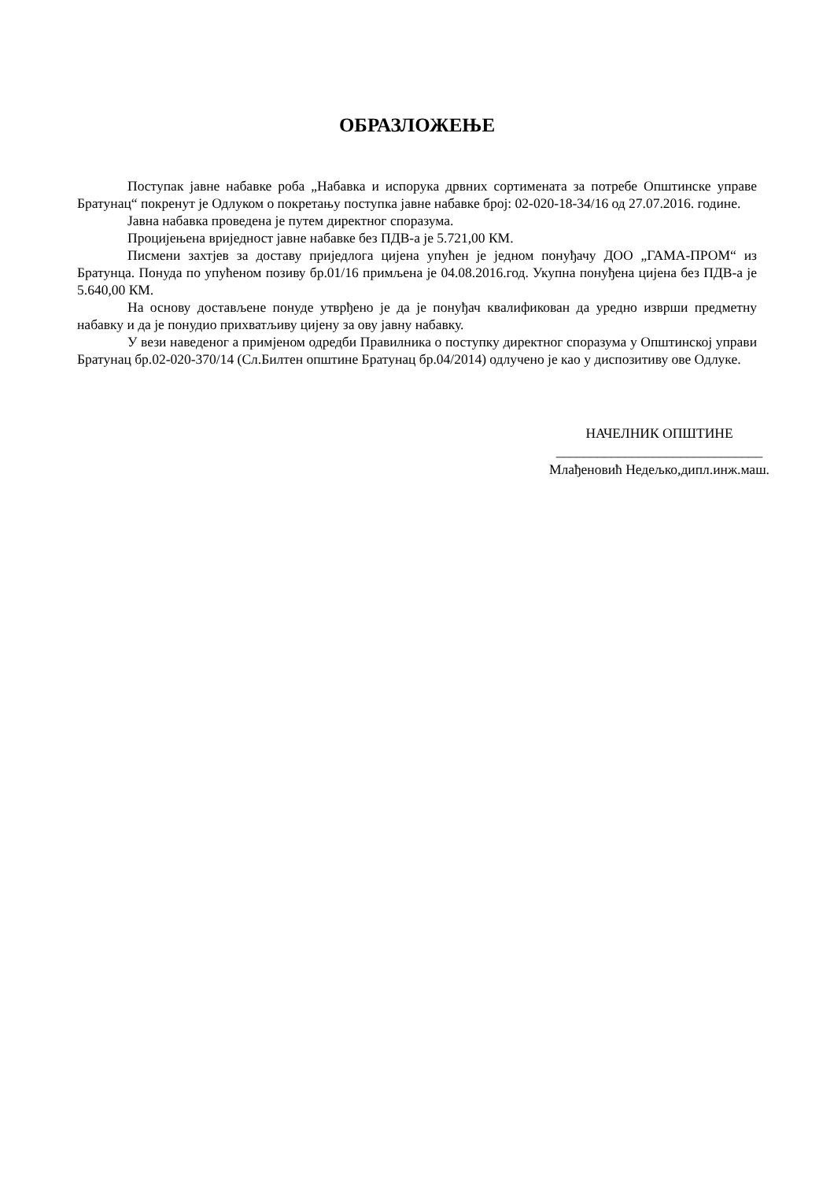ОБРАЗЛОЖЕЊЕ
Поступак јавне набавке роба „Набавка и испорука дрвних сортимената за потребе Општинске управе Братунац“ покренут је Одлуком о покретању поступка јавне набавке број: 02-020-18-34/16 од 27.07.2016. године.
Јавна набавка проведена је путем директног споразума.
Процијењена вриједност јавне набавке без ПДВ-а је 5.721,00 КМ.
Писмени захтјев за доставу приједлога цијена упућен је једном понуђачу ДОО „ГАМА-ПРОМ“ из Братунца. Понуда по упућеном позиву бр.01/16 примљена је 04.08.2016.год. Укупна понуђена цијена без ПДВ-а је 5.640,00 КМ.
На основу достављене понуде утврђено је да је понуђач квалификован да уредно изврши предметну набавку и да је понудио прихватљиву цијену за ову јавну набавку.
У вези наведеног а примјеном одредби Правилника о поступку директног споразума у Општинској управи Братунац бр.02-020-370/14 (Сл.Билтен општине Братунац бр.04/2014) одлучено је као у диспозитиву ове Одлуке.
НАЧЕЛНИК ОПШТИНЕ
______________________________
Млађеновић Недељко,дипл.инж.маш.